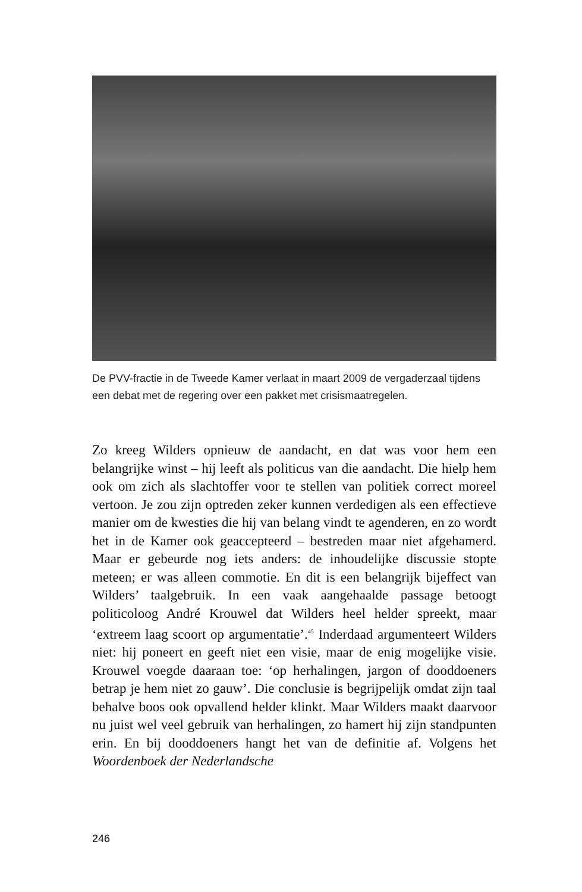De PVV-fractie in de Tweede Kamer verlaat in maart 2009 de vergaderzaal tijdens een debat met de regering over een pakket met crisismaatregelen.
Zo kreeg Wilders opnieuw de aandacht, en dat was voor hem een belangrijke winst – hij leeft als politicus van die aandacht. Die hielp hem ook om zich als slachtoffer voor te stellen van politiek correct moreel vertoon. Je zou zijn optreden zeker kunnen verdedigen als een effectieve manier om de kwesties die hij van belang vindt te agenderen, en zo wordt het in de Kamer ook geaccepteerd – bestreden maar niet afgehamerd. Maar er gebeurde nog iets anders: de inhoudelijke discussie stopte meteen; er was alleen commotie. En dit is een belangrijk bijeffect van Wilders’ taalgebruik. In een vaak aangehaalde passage betoogt politicoloog André Krouwel dat Wilders heel helder spreekt, maar ‘extreem laag scoort op argumentatie’.<sup>45</sup> Inderdaad argumenteert Wilders niet: hij poneert en geeft niet een visie, maar de enig mogelijke visie. Krouwel voegde daaraan toe: ‘op herhalingen, jargon of dooddoeners betrap je hem niet zo gauw’. Die conclusie is begrijpelijk omdat zijn taal behalve boos ook opvallend helder klinkt. Maar Wilders maakt daarvoor nu juist wel veel gebruik van herhalingen, zo hamert hij zijn standpunten erin. En bij dooddoeners hangt het van de definitie af. Volgens het Woordenboek der Nederlandsche
246